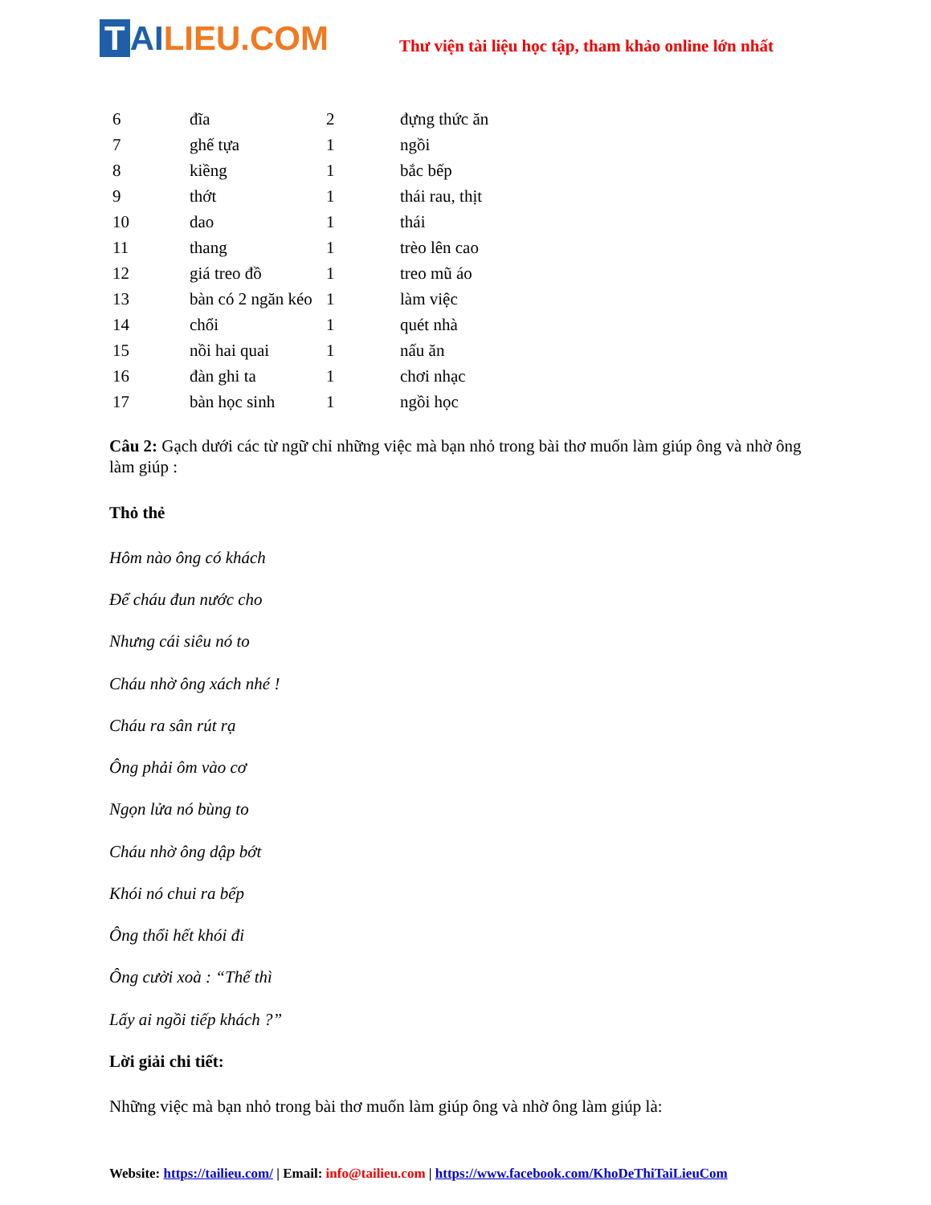T AI LIEU.COM
Thư viện tài liệu học tập, tham khảo online lớn nhất
| 6 | đĩa | 2 | đựng thức ăn |
| 7 | ghế tựa | 1 | ngồi |
| 8 | kiềng | 1 | bắc bếp |
| 9 | thớt | 1 | thái rau, thịt |
| 10 | dao | 1 | thái |
| 11 | thang | 1 | trèo lên cao |
| 12 | giá treo đồ | 1 | treo mũ áo |
| 13 | bàn có 2 ngăn kéo | 1 | làm việc |
| 14 | chổi | 1 | quét nhà |
| 15 | nồi hai quai | 1 | nấu ăn |
| 16 | đàn ghi ta | 1 | chơi nhạc |
| 17 | bàn học sinh | 1 | ngồi học |
Câu 2: Gạch dưới các từ ngữ chỉ những việc mà bạn nhỏ trong bài thơ muốn làm giúp ông và nhờ ông làm giúp :
Thỏ thẻ
Hôm nào ông có khách
Để cháu đun nước cho
Nhưng cái siêu nó to
Cháu nhờ ông xách nhé !
Cháu ra sân rút rạ
Ông phải ôm vào cơ
Ngọn lửa nó bùng to
Cháu nhờ ông dập bớt
Khói nó chui ra bếp
Ông thổi hết khói đi
Ông cười xoà : “Thế thì
Lấy ai ngồi tiếp khách ?”
Lời giải chi tiết:
Những việc mà bạn nhỏ trong bài thơ muốn làm giúp ông và nhờ ông làm giúp là:
Website: https://tailieu.com/ | Email: info@tailieu.com | https://www.facebook.com/KhoDeThiTaiLieuCom